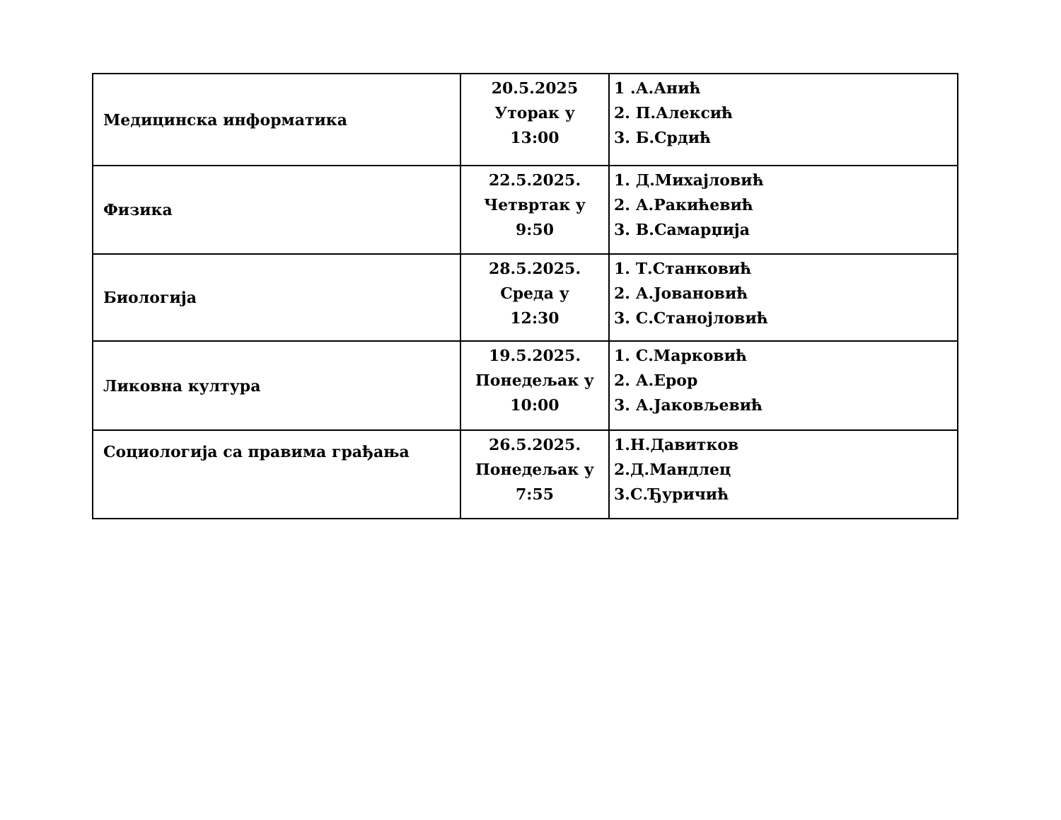| Медицинска информатика | 20.5.2025 Уторак у 13:00 | 1 .А.Анић 2. П.Алексић 3. Б.Срдић |
| Физика | 22.5.2025. Четвртак у 9:50 | 1. Д.Михајловић 2. А.Ракићевић 3. В.Самарџија |
| Биологија | 28.5.2025. Среда у 12:30 | 1. Т.Станковић 2. А.Јовановић 3. С.Станојловић |
| Ликовна култура | 19.5.2025. Понедељак у 10:00 | 1. С.Марковић 2. А.Ерор 3. А.Јаковљевић |
| Социологија са правима грађања | 26.5.2025. Понедељак у 7:55 | 1.Н.Давитков 2.Д.Мандлец 3.С.Ђуричић |